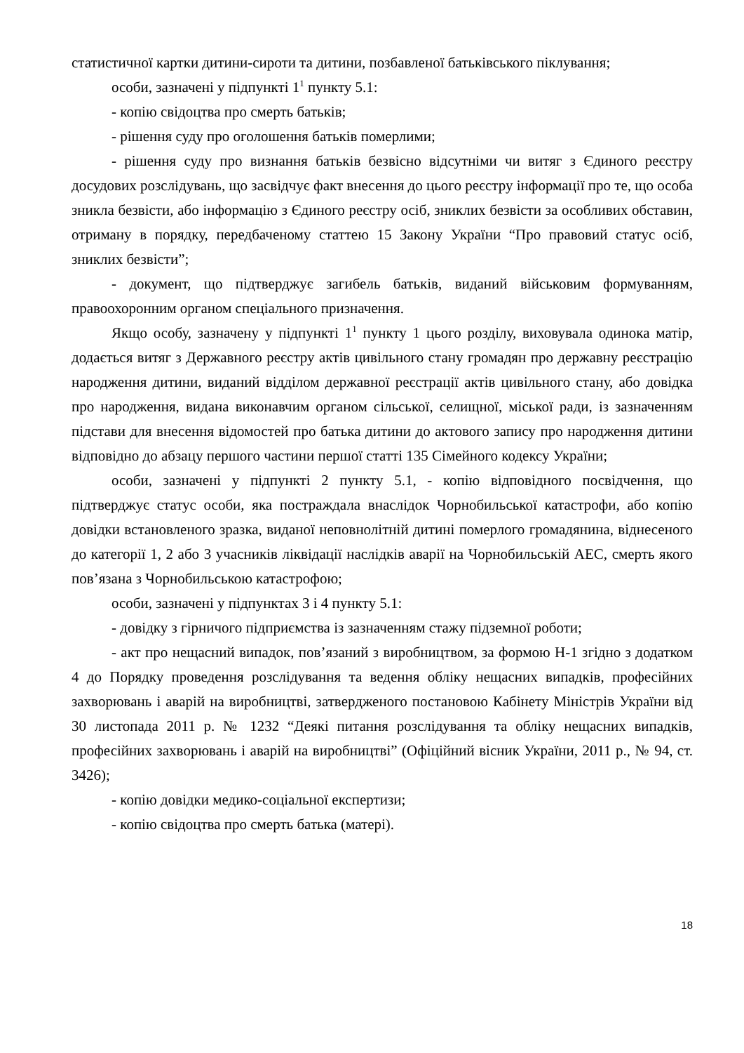статистичної картки дитини-сироти та дитини, позбавленої батьківського піклування;
особи, зазначені у підпункті 1<sup>1</sup> пункту 5.1:
- копію свідоцтва про смерть батьків;
- рішення суду про оголошення батьків померлими;
- рішення суду про визнання батьків безвісно відсутніми чи витяг з Єдиного реєстру досудових розслідувань, що засвідчує факт внесення до цього реєстру інформації про те, що особа зникла безвісти, або інформацію з Єдиного реєстру осіб, зниклих безвісти за особливих обставин, отриману в порядку, передбаченому статтею 15 Закону України “Про правовий статус осіб, зниклих безвісти”;
- документ, що підтверджує загибель батьків, виданий військовим формуванням, правоохоронним органом спеціального призначення.
Якщо особу, зазначену у підпункті 1<sup>1</sup> пункту 1 цього розділу, виховувала одинока матір, додається витяг з Державного реєстру актів цивільного стану громадян про державну реєстрацію народження дитини, виданий відділом державної реєстрації актів цивільного стану, або довідка про народження, видана виконавчим органом сільської, селищної, міської ради, із зазначенням підстави для внесення відомостей про батька дитини до актового запису про народження дитини відповідно до абзацу першого частини першої статті 135 Сімейного кодексу України;
особи, зазначені у підпункті 2 пункту 5.1, - копію відповідного посвідчення, що підтверджує статус особи, яка постраждала внаслідок Чорнобильської катастрофи, або копію довідки встановленого зразка, виданої неповнолітній дитині померлого громадянина, віднесеного до категорії 1, 2 або 3 учасників ліквідації наслідків аварії на Чорнобильській АЕС, смерть якого пов’язана з Чорнобильською катастрофою;
особи, зазначені у підпунктах 3 і 4 пункту 5.1:
- довідку з гірничого підприємства із зазначенням стажу підземної роботи;
- акт про нещасний випадок, пов’язаний з виробництвом, за формою Н-1 згідно з додатком 4 до Порядку проведення розслідування та ведення обліку нещасних випадків, професійних захворювань і аварій на виробництві, затвердженого постановою Кабінету Міністрів України від 30 листопада 2011 р. № 1232 “Деякі питання розслідування та обліку нещасних випадків, професійних захворювань і аварій на виробництві” (Офіційний вісник України, 2011 р., № 94, ст. 3426);
- копію довідки медико-соціальної експертизи;
- копію свідоцтва про смерть батька (матері).
18